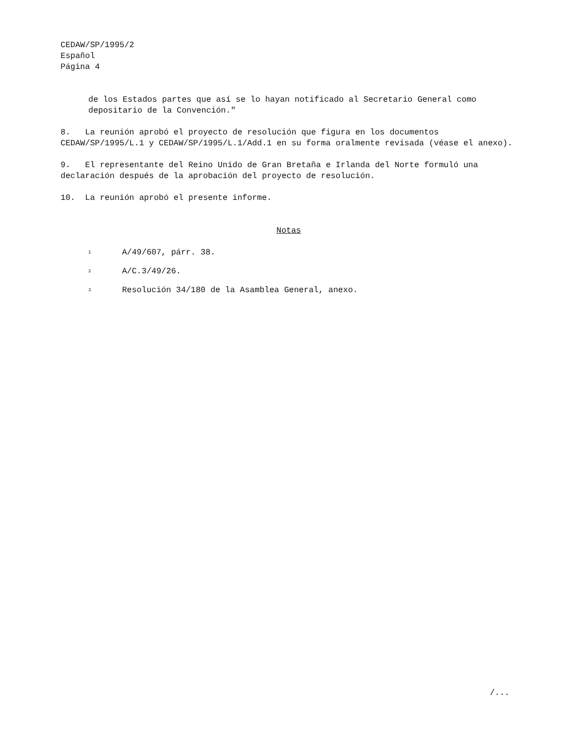CEDAW/SP/1995/2
Español
Página 4
de los Estados partes que así se lo hayan notificado al Secretario General como depositario de la Convención."
8. La reunión aprobó el proyecto de resolución que figura en los documentos CEDAW/SP/1995/L.1 y CEDAW/SP/1995/L.1/Add.1 en su forma oralmente revisada (véase el anexo).
9. El representante del Reino Unido de Gran Bretaña e Irlanda del Norte formuló una declaración después de la aprobación del proyecto de resolución.
10. La reunión aprobó el presente informe.
Notas
<sup>1</sup> A/49/607, párr. 38.
<sup>2</sup> A/C.3/49/26.
<sup>3</sup> Resolución 34/180 de la Asamblea General, anexo.
/...